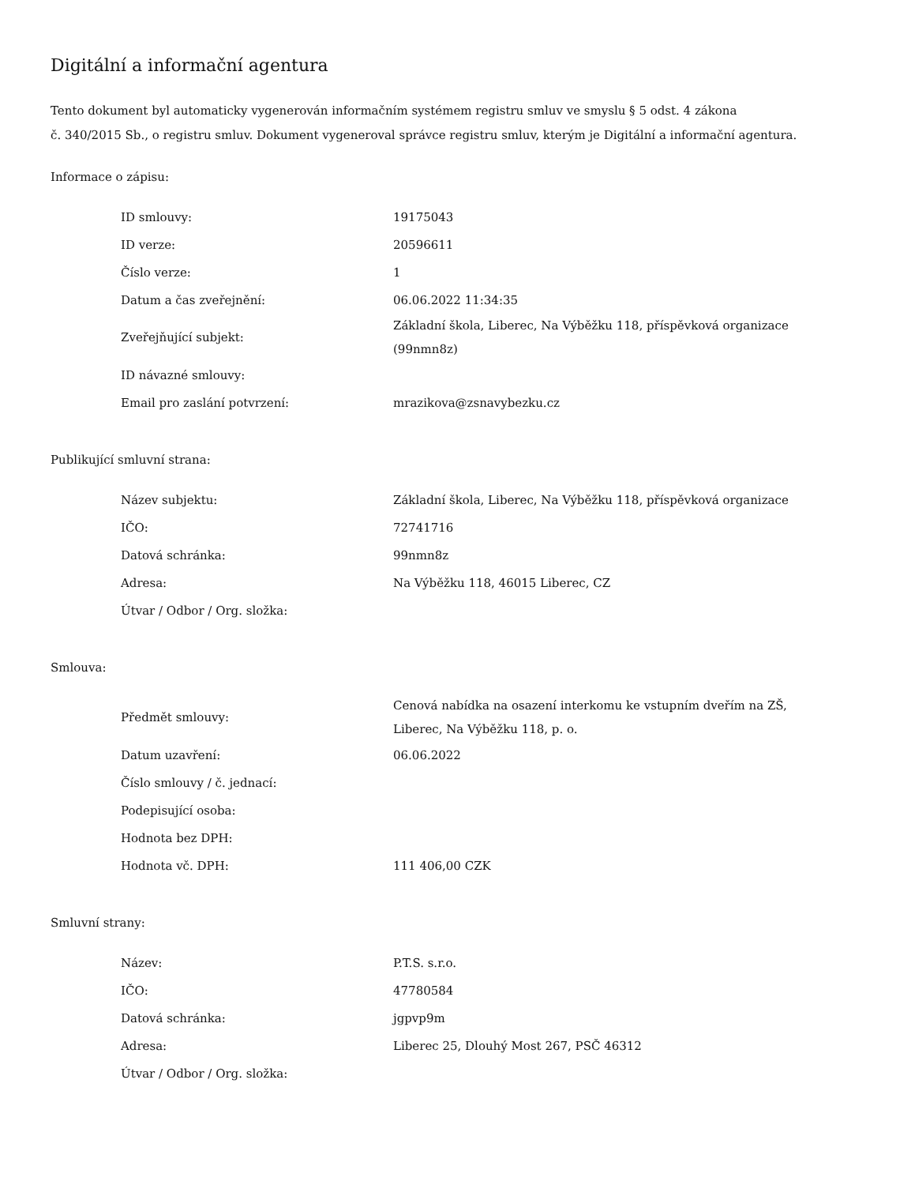Digitální a informační agentura
Tento dokument byl automaticky vygenerován informačním systémem registru smluv ve smyslu § 5 odst. 4 zákona
č. 340/2015 Sb., o registru smluv. Dokument vygeneroval správce registru smluv, kterým je Digitální a informační agentura.
Informace o zápisu:
| ID smlouvy: | 19175043 |
| ID verze: | 20596611 |
| Číslo verze: | 1 |
| Datum a čas zveřejnění: | 06.06.2022 11:34:35 |
| Zveřejňující subjekt: | Základní škola, Liberec, Na Výběžku 118, příspěvková organizace (99nmn8z) |
| ID návazné smlouvy: | |
| Email pro zaslání potvrzení: | mrazikova@zsnavybezku.cz |
Publikující smluvní strana:
| Název subjektu: | Základní škola, Liberec, Na Výběžku 118, příspěvková organizace |
| IČO: | 72741716 |
| Datová schránka: | 99nmn8z |
| Adresa: | Na Výběžku 118, 46015 Liberec, CZ |
| Útvar / Odbor / Org. složka: | |
Smlouva:
| Předmět smlouvy: | Cenová nabídka na osazení interkomu ke vstupním dveřím na ZŠ, Liberec, Na Výběžku 118, p. o. |
| Datum uzavření: | 06.06.2022 |
| Číslo smlouvy / č. jednací: | |
| Podepisující osoba: | |
| Hodnota bez DPH: | |
| Hodnota vč. DPH: | 111 406,00 CZK |
Smluvní strany:
| Název: | P.T.S. s.r.o. |
| IČO: | 47780584 |
| Datová schránka: | jgpvp9m |
| Adresa: | Liberec 25, Dlouhý Most 267, PSČ 46312 |
| Útvar / Odbor / Org. složka: | |